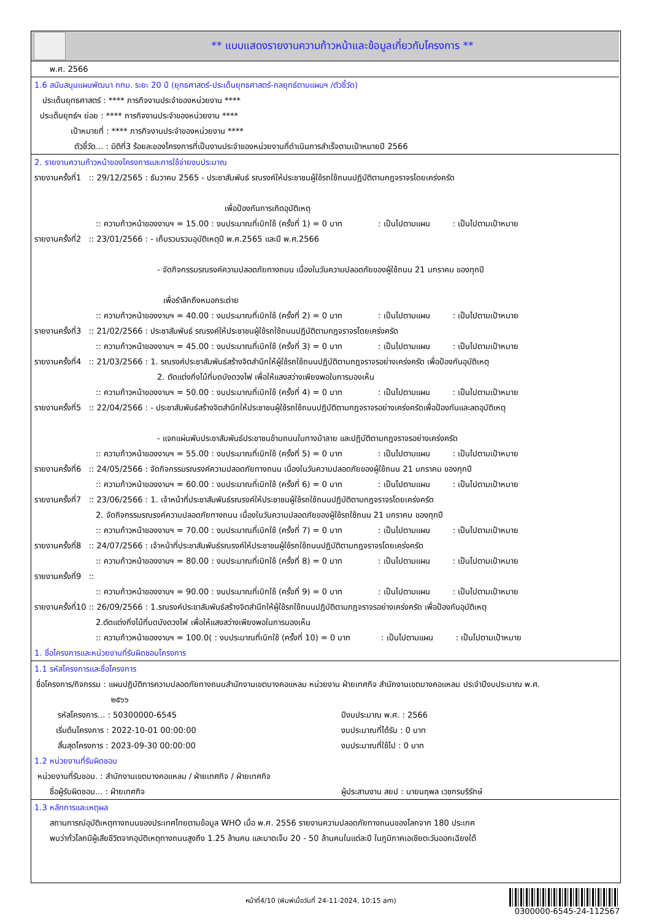** แบบแสดงรายงานความก้าวหน้าและข้อมูลเกี่ยวกับโครงการ **
พ.ศ. 2566
1.6 สนับสนุนแผนพัฒนา กทม. ระยะ 20 ปี (ยุทธศาสตร์-ประเด็นยุทธศาสตร์-กลยุทธ์ตามแผนฯ /ตัวชี้วัด)
ประเด็นยุทธศาสตร์ : **** ภารกิจงานประจำของหน่วยงาน ****
ประเด็นยุทธ์ฯ ย่อย : **** ภารกิจงานประจำของหน่วยงาน ****
เป้าหมายที่ : **** ภารกิจงานประจำของหน่วยงาน ****
ตัวชี้วัด... : มิติที่3 ร้อยละของโครงการที่เป็นงานประจำของหน่วยงานที่ดำเนินการสำเร็จตามเป้าหมายปี 2566
2. รายงานความก้าวหน้าของโครงการและการใช้จ่ายงบประมาณ
รายงานครั้งที่1 :: 29/12/2565 : ธันวาคม 2565 - ประชาสัมพันธ์ รณรงค์ให้ประชาชนผู้ใช้รถใช้ถนนปฏิบัติตามกฎจราจรโดยเคร่งครัด
เพื่อป้องกันการเกิดอุบัติเหตุ
:: ความก้าวหน้าของงานฯ = 15.00 : งบประมาณที่เบิกใช้ (ครั้งที่ 1) = 0 บาท : เป็นไปตามแผน : เป็นไปตามเป้าหมาย
รายงานครั้งที่2 :: 23/01/2566 : - เก็บรวบรวมอุบัติเหตุปี พ.ศ.2565 และปี พ.ศ.2566
- จัดกิจกรรมรณรงค์ความปลอดภัยทางถนน เนื่องในวันความปลอดภัยของผู้ใช้ถนน 21 มกราคม ของทุกปี
เพื่อรำลึกถึงหมอกระต่าย
:: ความก้าวหน้าของงานฯ = 40.00 : งบประมาณที่เบิกใช้ (ครั้งที่ 2) = 0 บาท : เป็นไปตามแผน : เป็นไปตามเป้าหมาย
รายงานครั้งที่3 :: 21/02/2566 : ประชาสัมพันธ์ รณรงค์ให้ประชาชนผู้ใช้รถใช้ถนนปฏิบัติตามกฎจราจรโดยเคร่งครัด
:: ความก้าวหน้าของงานฯ = 45.00 : งบประมาณที่เบิกใช้ (ครั้งที่ 3) = 0 บาท : เป็นไปตามแผน : เป็นไปตามเป้าหมาย
รายงานครั้งที่4 :: 21/03/2566 : 1. รณรงค์ประชาสัมพันธ์สร้างจิตสำนึกให้ผู้ใช้รถใช้ถนนปฏิบัติตามกฎจราจรอย่างเคร่งครัด เพื่อป้องกันอุบัติเหตุ
2. ตัดแต่งกิ่งไม้ที่บดบังดวงไฟ เพื่อให้แสงสว่างเพียงพอในการมองเห็น
:: ความก้าวหน้าของงานฯ = 50.00 : งบประมาณที่เบิกใช้ (ครั้งที่ 4) = 0 บาท : เป็นไปตามแผน : เป็นไปตามเป้าหมาย
รายงานครั้งที่5 :: 22/04/2566 : - ประชาสัมพันธ์สร้างจิตสำนึกให้ประชาชนผู้ใช้รถใช้ถนนปฏิบัติตามกฎจราจรอย่างเคร่งครัดเพื่อป้องกันและลดอุบัติเหตุ
- แจกแผ่นพับประชาสัมพันธ์ประชาชนข้ามถนนในทางม้าลาย และปฏิบัติตามกฎจราจรอย่างเคร่งครัด
:: ความก้าวหน้าของงานฯ = 55.00 : งบประมาณที่เบิกใช้ (ครั้งที่ 5) = 0 บาท : เป็นไปตามแผน : เป็นไปตามเป้าหมาย
รายงานครั้งที่6 :: 24/05/2566 : จัดกิจกรรมรณรงค์ความปลอดภัยทางถนน เนื่องในวันความปลอดภัยของผู้ใช้ถนน 21 มกราคม ของทุกปี
:: ความก้าวหน้าของงานฯ = 60.00 : งบประมาณที่เบิกใช้ (ครั้งที่ 6) = 0 บาท : เป็นไปตามแผน : เป็นไปตามเป้าหมาย
รายงานครั้งที่7 :: 23/06/2566 : 1. เจ้าหน้าที่ประชาสัมพันธ์รณรงค์ให้ประชาชนผู้ใช้รถใช้ถนนปฏิบัติตามกฎจราจรโดยเคร่งครัด
2. จัดกิจกรรมรณรงค์ความปลอดภัยทางถนน เนื่องในวันความปลอดภัยของผู้ใช้รถใช้ถนน 21 มกราคม ของทุกปี
:: ความก้าวหน้าของงานฯ = 70.00 : งบประมาณที่เบิกใช้ (ครั้งที่ 7) = 0 บาท : เป็นไปตามแผน : เป็นไปตามเป้าหมาย
รายงานครั้งที่8 :: 24/07/2566 : เจ้าหน้าที่ประชาสัมพันธ์รณรงค์ให้ประชาชนผู้ใช้รถใช้ถนนปฏิบัติตามกฎจราจรโดยเคร่งครัด
:: ความก้าวหน้าของงานฯ = 80.00 : งบประมาณที่เบิกใช้ (ครั้งที่ 8) = 0 บาท : เป็นไปตามแผน : เป็นไปตามเป้าหมาย
รายงานครั้งที่9 ::
:: ความก้าวหน้าของงานฯ = 90.00 : งบประมาณที่เบิกใช้ (ครั้งที่ 9) = 0 บาท : เป็นไปตามแผน : เป็นไปตามเป้าหมาย
รายงานครั้งที่10 :: 26/09/2566 : 1.รณรงค์ประชาสัมพันธ์สร้างจิตสำนึกให้ผู้ใช้รถใช้ถนนปฏิบัติตามกฎจราจรอย่างเคร่งครัด เพื่อป้องกันอุบัติเหตุ
2.ตัดแต่งกิ่งไม้ที่บดบังดวงไฟ เพื่อให้แสงสว่างเพียงพอในการมองเห็น
:: ความก้าวหน้าของงานฯ = 100.0( : งบประมาณที่เบิกใช้ (ครั้งที่ 10) = 0 บาท : เป็นไปตามแผน : เป็นไปตามเป้าหมาย
1. ชื่อโครงการและหน่วยงานที่รับผิดชอบโครงการ
1.1 รหัสโครงการและชื่อโครงการ
ชื่อโครงการ/กิจกรรม : แผนปฏิบัติการความปลอดภัยทางถนนสำนักงานเขตบางคอแหลม หน่วยงาน ฝ่ายเทศกิจ สำนักงานเขตบางคอแหลม ประจำปีงบประมาณ พ.ศ.
๒๕๖๖
รหัสโครงการ... : 50300000-6545 ปีงบประมาณ พ.ศ. : 2566
เริ่มต้นโครงการ : 2022-10-01 00:00:00 งบประมาณที่ได้รับ : 0 บาท
สิ้นสุดโครงการ : 2023-09-30 00:00:00 งบประมาณที่ใช้ไป : 0 บาท
1.2 หน่วยงานที่รับผิดชอบ
หน่วยงานที่รับชอบ. : สำนักงานเขตบางคอแหลม / ฝ่ายเทศกิจ / ฝ่ายเทศกิจ
ชื่อผู้รับผิดชอบ... : ฝ่ายเทศกิจ ผู้ประสานงาน สยป : นายนฤพล เวชกรบริรักษ์
1.3 หลักการและเหตุผล
สถานการณ์อุบัติเหตุทางถนนของประเทศไทยตามข้อมูล WHO เมื่อ พ.ศ. 2556 รายงานความปลอดภัยทางถนนของโลกจาก 180 ประเทศ
พบว่าทั่วโลกมีผู้เสียชีวิตจากอุบัติเหตุทางถนนสูงถึง 1.25 ล้านคน และบาดเจ็บ 20 - 50 ล้านคนในแต่ละปี ในภูมิภาคเอเชียตะวันออกเฉียงใต้
หน้าที่4/10 (พิมพ์เมื่อวันที่ 24-11-2024, 10:15 am)
0300000-6545-24-112567